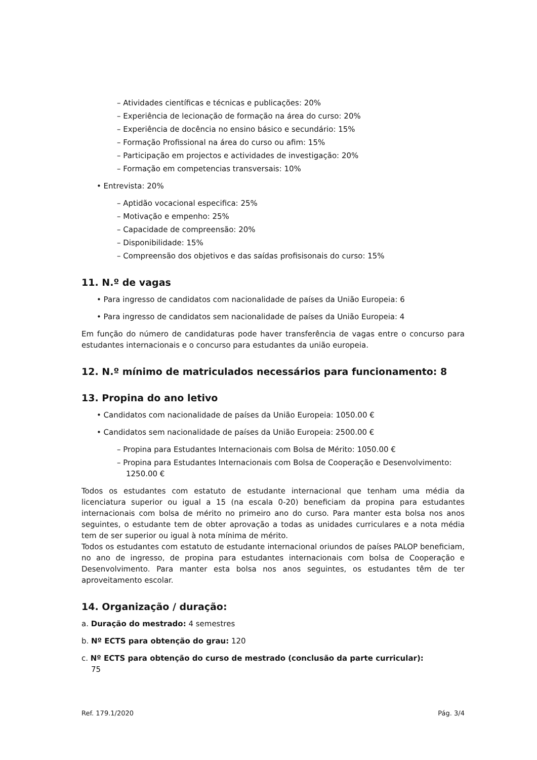– Atividades científicas e técnicas e publicações: 20%
– Experiência de lecionação de formação na área do curso: 20%
– Experiência de docência no ensino básico e secundário: 15%
– Formação Profissional na área do curso ou afim: 15%
– Participação em projectos e actividades de investigação: 20%
– Formação em competencias transversais: 10%
• Entrevista: 20%
– Aptidão vocacional especifica: 25%
– Motivação e empenho: 25%
– Capacidade de compreensão: 20%
– Disponibilidade: 15%
– Compreensão dos objetivos e das saídas profisisonais do curso: 15%
11. N.º de vagas
• Para ingresso de candidatos com nacionalidade de países da União Europeia: 6
• Para ingresso de candidatos sem nacionalidade de países da União Europeia: 4
Em função do número de candidaturas pode haver transferência de vagas entre o concurso para estudantes internacionais e o concurso para estudantes da união europeia.
12. N.º mínimo de matriculados necessários para funcionamento: 8
13. Propina do ano letivo
• Candidatos com nacionalidade de países da União Europeia: 1050.00 €
• Candidatos sem nacionalidade de países da União Europeia: 2500.00 €
– Propina para Estudantes Internacionais com Bolsa de Mérito: 1050.00 €
– Propina para Estudantes Internacionais com Bolsa de Cooperação e Desenvolvimento: 1250.00 €
Todos os estudantes com estatuto de estudante internacional que tenham uma média da licenciatura superior ou igual a 15 (na escala 0-20) beneficiam da propina para estudantes internacionais com bolsa de mérito no primeiro ano do curso. Para manter esta bolsa nos anos seguintes, o estudante tem de obter aprovação a todas as unidades curriculares e a nota média tem de ser superior ou igual à nota mínima de mérito.
Todos os estudantes com estatuto de estudante internacional oriundos de países PALOP beneficiam, no ano de ingresso, de propina para estudantes internacionais com bolsa de Cooperação e Desenvolvimento. Para manter esta bolsa nos anos seguintes, os estudantes têm de ter aproveitamento escolar.
14. Organização / duração:
a. Duração do mestrado: 4 semestres
b. Nº ECTS para obtenção do grau: 120
c. Nº ECTS para obtenção do curso de mestrado (conclusão da parte curricular):
75
Ref. 179.1/2020 Pág. 3/4